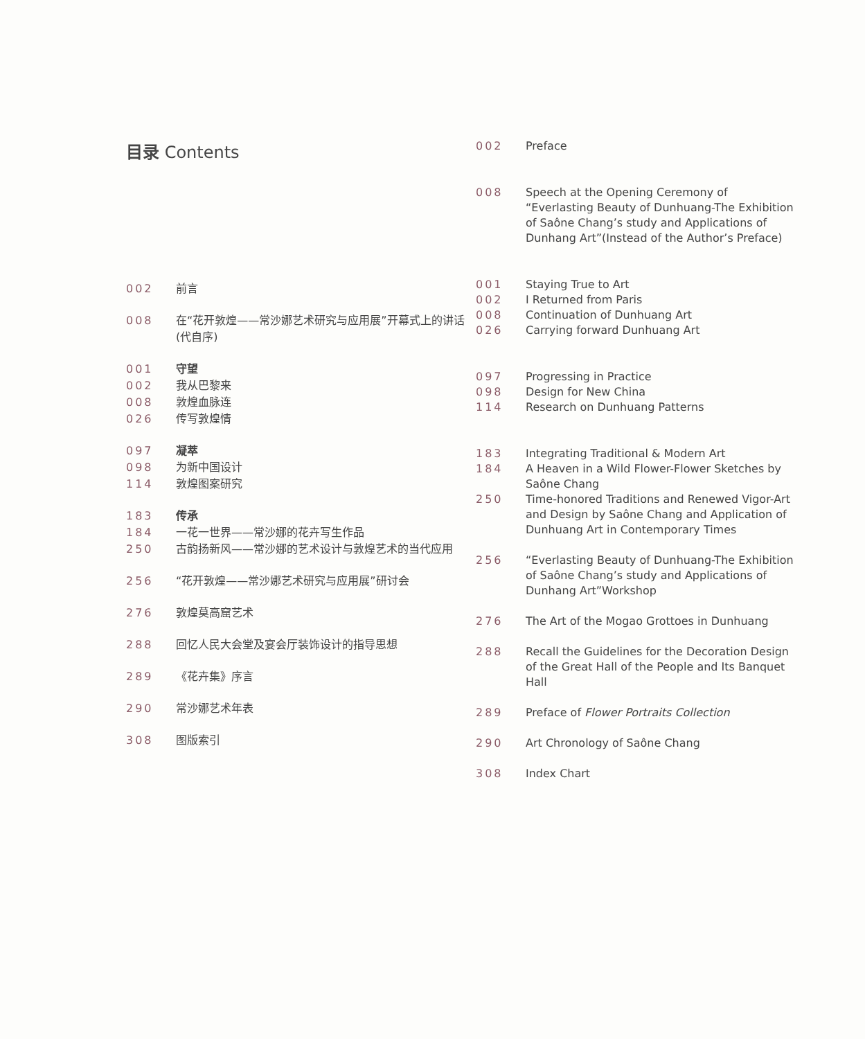目录 Contents
002 前言
008 在“花开敦煌——常沙娜艺术研究与应用展”开幕式上的讲话(代自序)
001 守望
002 我从巴黎来
008 敦煌血脉连
026 传写敦煌情
097 凝萃
098 为新中国设计
114 敦煌图案研究
183 传承
184 一花一世界——常沙娜的花卉写生作品
250 古韵扬新风——常沙娜的艺术设计与敦煌艺术的当代应用
256 “花开敦煌——常沙娜艺术研究与应用展”研讨会
276 敦煌莫高窟艺术
288 回忆人民大会堂及宴会厅装饰设计的指导思想
289 《花卉集》序言
290 常沙娜艺术年表
308 图版索引
002 Preface
008 Speech at the Opening Ceremony of “Everlasting Beauty of Dunhuang-The Exhibition of Saône Chang’s study and Applications of Dunhang Art”(Instead of the Author’s Preface)
001 Staying True to Art
002 I Returned from Paris
008 Continuation of Dunhuang Art
026 Carrying forward Dunhuang Art
097 Progressing in Practice
098 Design for New China
114 Research on Dunhuang Patterns
183 Integrating Traditional & Modern Art
184 A Heaven in a Wild Flower-Flower Sketches by Saône Chang
250 Time-honored Traditions and Renewed Vigor-Art and Design by Saône Chang and Application of Dunhuang Art in Contemporary Times
256 “Everlasting Beauty of Dunhuang-The Exhibition of Saône Chang’s study and Applications of Dunhang Art”Workshop
276 The Art of the Mogao Grottoes in Dunhuang
288 Recall the Guidelines for the Decoration Design of the Great Hall of the People and Its Banquet Hall
289 Preface of Flower Portraits Collection
290 Art Chronology of Saône Chang
308 Index Chart